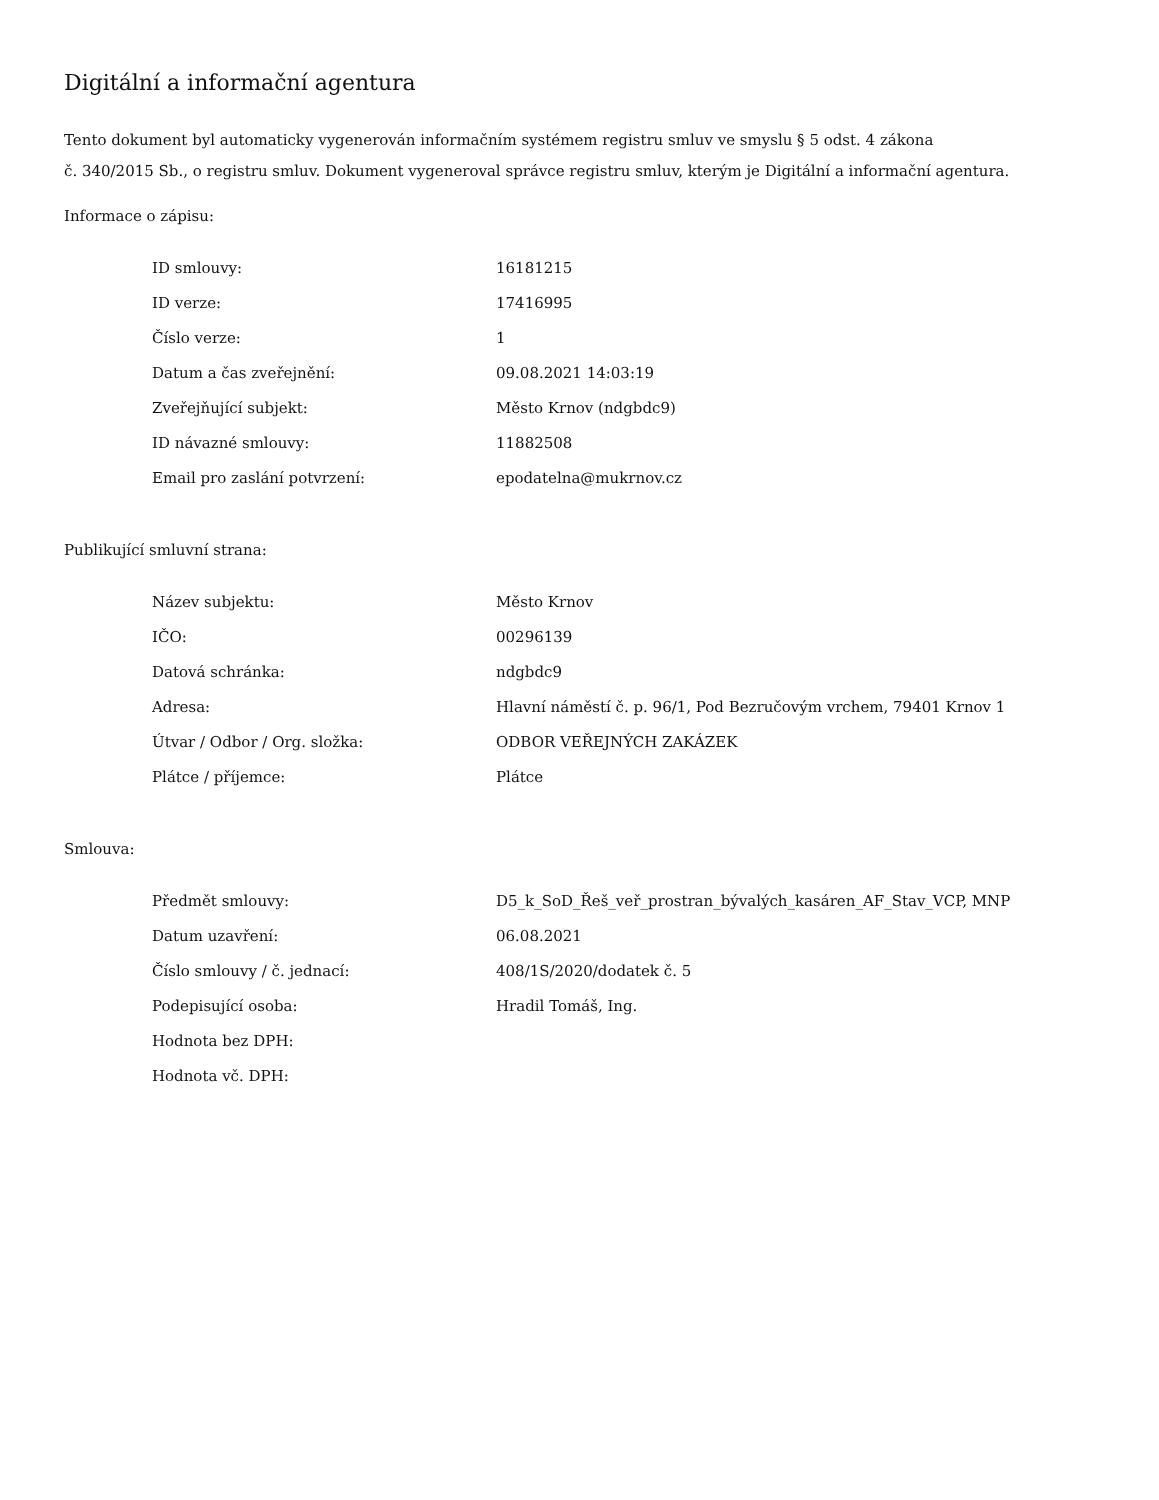Digitální a informační agentura
Tento dokument byl automaticky vygenerován informačním systémem registru smluv ve smyslu § 5 odst. 4 zákona
č. 340/2015 Sb., o registru smluv. Dokument vygeneroval správce registru smluv, kterým je Digitální a informační agentura.
Informace o zápisu:
| ID smlouvy: | 16181215 |
| ID verze: | 17416995 |
| Číslo verze: | 1 |
| Datum a čas zveřejnění: | 09.08.2021 14:03:19 |
| Zveřejňující subjekt: | Město Krnov (ndgbdc9) |
| ID návazné smlouvy: | 11882508 |
| Email pro zaslání potvrzení: | epodatelna@mukrnov.cz |
Publikující smluvní strana:
| Název subjektu: | Město Krnov |
| IČO: | 00296139 |
| Datová schránka: | ndgbdc9 |
| Adresa: | Hlavní náměstí č. p. 96/1, Pod Bezručovým vrchem, 79401 Krnov 1 |
| Útvar / Odbor / Org. složka: | ODBOR VEŘEJNÝCH ZAKÁZEK |
| Plátce / příjemce: | Plátce |
Smlouva:
| Předmět smlouvy: | D5_k_SoD_Řeš_veř_prostran_bývalých_kasáren_AF_Stav_VCP, MNP |
| Datum uzavření: | 06.08.2021 |
| Číslo smlouvy / č. jednací: | 408/1S/2020/dodatek č. 5 |
| Podepisující osoba: | Hradil Tomáš, Ing. |
| Hodnota bez DPH: | |
| Hodnota vč. DPH: | |